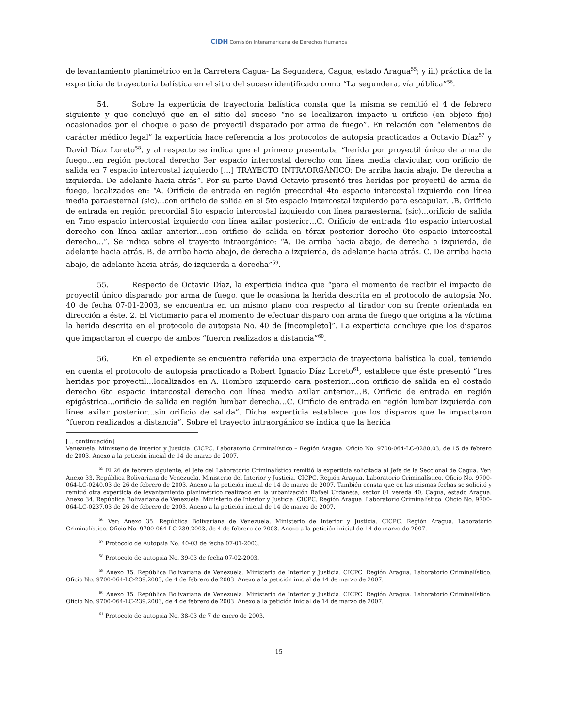CIDH Comisión Interamericana de Derechos Humanos
de levantamiento planimétrico en la Carretera Cagua- La Segundera, Cagua, estado Aragua<sup>55</sup>; y iii) práctica de la experticia de trayectoria balística en el sitio del suceso identificado como “La segundera, vía pública”<sup>56</sup>.
54. Sobre la experticia de trayectoria balística consta que la misma se remitió el 4 de febrero siguiente y que concluyó que en el sitio del suceso “no se localizaron impacto u orificio (en objeto fijo) ocasionados por el choque o paso de proyectil disparado por arma de fuego”. En relación con “elementos de carácter médico legal” la experticia hace referencia a los protocolos de autopsia practicados a Octavio Díaz<sup>57</sup> y David Díaz Loreto<sup>58</sup>, y al respecto se indica que el primero presentaba “herida por proyectil único de arma de fuego…en región pectoral derecho 3er espacio intercostal derecho con línea media clavicular, con orificio de salida en 7 espacio intercostal izquierdo […] TRAYECTO INTRAORGÁNICO: De arriba hacia abajo. De derecha a izquierda. De adelante hacia atrás”. Por su parte David Octavio presentó tres heridas por proyectil de arma de fuego, localizados en: “A. Orificio de entrada en región precordial 4to espacio intercostal izquierdo con línea media paraesternal (sic)…con orificio de salida en el 5to espacio intercostal izquierdo para escapular…B. Orificio de entrada en región precordial 5to espacio intercostal izquierdo con línea paraesternal (sic)…orificio de salida en 7mo espacio intercostal izquierdo con línea axilar posterior…C. Orificio de entrada 4to espacio intercostal derecho con línea axilar anterior…con orificio de salida en tórax posterior derecho 6to espacio intercostal derecho…”. Se indica sobre el trayecto intraorgánico: “A. De arriba hacia abajo, de derecha a izquierda, de adelante hacia atrás. B. de arriba hacia abajo, de derecha a izquierda, de adelante hacia atrás. C. De arriba hacia abajo, de adelante hacia atrás, de izquierda a derecha”<sup>59</sup>.
55. Respecto de Octavio Díaz, la experticia indica que “para el momento de recibir el impacto de proyectil único disparado por arma de fuego, que le ocasiona la herida descrita en el protocolo de autopsia No. 40 de fecha 07-01-2003, se encuentra en un mismo plano con respecto al tirador con su frente orientada en dirección a éste. 2. El Victimario para el momento de efectuar disparo con arma de fuego que origina a la víctima la herida descrita en el protocolo de autopsia No. 40 de [incompleto]”. La experticia concluye que los disparos que impactaron el cuerpo de ambos “fueron realizados a distancia”<sup>60</sup>.
56. En el expediente se encuentra referida una experticia de trayectoria balística la cual, teniendo en cuenta el protocolo de autopsia practicado a Robert Ignacio Díaz Loreto<sup>61</sup>, establece que éste presentó “tres heridas por proyectil…localizados en A. Hombro izquierdo cara posterior…con orificio de salida en el costado derecho 6to espacio intercostal derecho con línea media axilar anterior…B. Orificio de entrada en región epigástrica…orificio de salida en región lumbar derecha…C. Orificio de entrada en región lumbar izquierda con línea axilar posterior…sin orificio de salida”. Dicha experticia establece que los disparos que le impactaron “fueron realizados a distancia”. Sobre el trayecto intraorgánico se indica que la herida
[... continuación]
Venezuela. Ministerio de Interior y Justicia. CICPC. Laboratorio Criminalístico – Región Aragua. Oficio No. 9700-064-LC-0280.03, de 15 de febrero de 2003. Anexo a la petición inicial de 14 de marzo de 2007.
<sup>55</sup> El 26 de febrero siguiente, el Jefe del Laboratorio Criminalístico remitió la experticia solicitada al Jefe de la Seccional de Cagua. Ver: Anexo 33. República Bolivariana de Venezuela. Ministerio del Interior y Justicia. CICPC. Región Aragua. Laboratorio Criminalístico. Oficio No. 9700-064-LC-0240.03 de 26 de febrero de 2003. Anexo a la petición inicial de 14 de marzo de 2007. También consta que en las mismas fechas se solicitó y remitió otra experticia de levantamiento planimétrico realizado en la urbanización Rafael Urdaneta, sector 01 vereda 40, Cagua, estado Aragua. Anexo 34. República Bolivariana de Venezuela. Ministerio de Interior y Justicia. CICPC. Región Aragua. Laboratorio Criminalístico. Oficio No. 9700-064-LC-0237.03 de 26 de febrero de 2003. Anexo a la petición inicial de 14 de marzo de 2007.
<sup>56</sup> Ver: Anexo 35. República Bolivariana de Venezuela. Ministerio de Interior y Justicia. CICPC. Región Aragua. Laboratorio Criminalístico. Oficio No. 9700-064-LC-239.2003, de 4 de febrero de 2003. Anexo a la petición inicial de 14 de marzo de 2007.
<sup>57</sup> Protocolo de Autopsia No. 40-03 de fecha 07-01-2003.
<sup>58</sup> Protocolo de autopsia No. 39-03 de fecha 07-02-2003.
<sup>59</sup> Anexo 35. República Bolivariana de Venezuela. Ministerio de Interior y Justicia. CICPC. Región Aragua. Laboratorio Criminalístico. Oficio No. 9700-064-LC-239.2003, de 4 de febrero de 2003. Anexo a la petición inicial de 14 de marzo de 2007.
<sup>60</sup> Anexo 35. República Bolivariana de Venezuela. Ministerio de Interior y Justicia. CICPC. Región Aragua. Laboratorio Criminalístico. Oficio No. 9700-064-LC-239.2003, de 4 de febrero de 2003. Anexo a la petición inicial de 14 de marzo de 2007.
<sup>61</sup> Protocolo de autopsia No. 38-03 de 7 de enero de 2003.
15